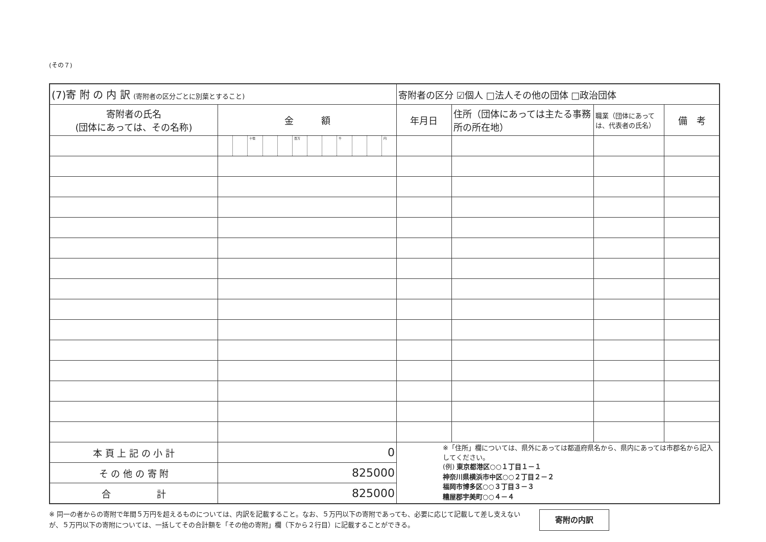(その７)
| (7)寄 附 の 内 訳 (寄附者の区分ごとに別葉とすること) | | | | | | | | | | | | | 寄附者の区分 ☑個人 □法人その他の団体 □政治団体 | | | |
| 寄附者の氏名 (団体にあっては、その名称) | 金 額 | | | | | | | | | | | | 年月日 | 住所（団体にあっては主たる事務所の所在地） | 職業（団体にあっては、代表者の氏名） | 備 考 |
| | | | 十億 | | | 百万 | | | 千 | | | 円 | | | | |
| 本 頁 上 記 の 小 計 | 0 | | | | | | | | | | | | ※「住所」欄については、県外にあっては都道府県名から、県内にあっては市郡名から記入してください。 (例) 東京都港区○○１丁目１－１ 神奈川県横浜市中区○○２丁目２－２ 福岡市博多区○○３丁目３－３ 糟屋郡宇美町○○４－４ | | | |
| そ の 他 の 寄 附 | 825000 | | | | | | | | | | | | | | | |
| 合 計 | 825000 | | | | | | | | | | | | | | | |
※ 同一の者からの寄附で年間５万円を超えるものについては、内訳を記載すること。なお、５万円以下の寄附であっても、必要に応じて記載して差し支えないが、５万円以下の寄附については、一括してその合計額を「その他の寄附」欄（下から２行目）に記載することができる。
寄附の内訳